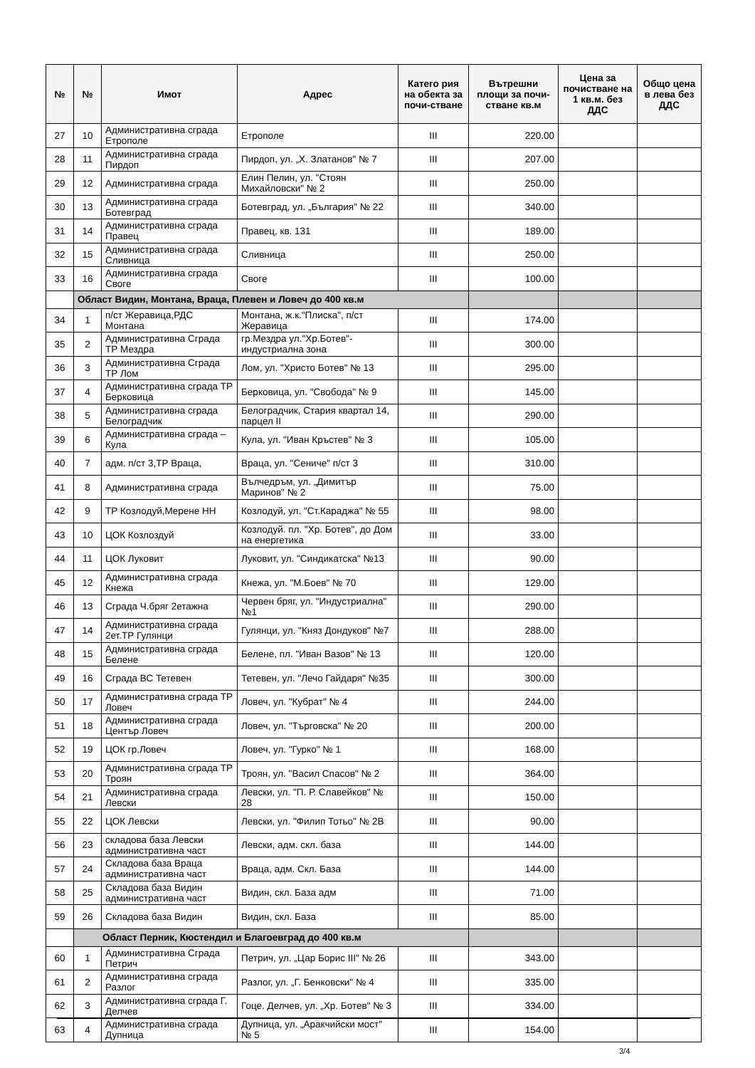| № | № | Имот | Адрес | Катего рия на обекта за почи-стване | Вътрешни площи за почи-стване кв.м | Цена за почистване на 1 кв.м. без ДДС | Общо цена в лева без ДДС |
| --- | --- | --- | --- | --- | --- | --- | --- |
| 27 | 10 | Административна сграда Етрополе | Етрополе | III | 220.00 | | |
| 28 | 11 | Административна сграда Пирдоп | Пирдоп, ул. „Х. Златанов" № 7 | III | 207.00 | | |
| 29 | 12 | Административна сграда | Елин Пелин, ул. "Стоян Михайловски" № 2 | III | 250.00 | | |
| 30 | 13 | Административна сграда Ботевград | Ботевград, ул. „България" № 22 | III | 340.00 | | |
| 31 | 14 | Административна сграда Правец | Правец, кв. 131 | III | 189.00 | | |
| 32 | 15 | Административна сграда Сливница | Сливница | III | 250.00 | | |
| 33 | 16 | Административна сграда Своге | Своге | III | 100.00 | | |
| | Област Видин, Монтана, Враца, Плевен и Ловеч до 400 кв.м | | | | | | |
| 34 | 1 | п/ст Жеравица,РДС Монтана | Монтана, ж.к."Плиска", п/ст Жеравица | III | 174.00 | | |
| 35 | 2 | Административна Сграда ТР Мездра | гр.Мездра ул."Хр.Ботев"-индустриална зона | III | 300.00 | | |
| 36 | 3 | Административна Сграда ТР Лом | Лом, ул. "Христо Ботев" № 13 | III | 295.00 | | |
| 37 | 4 | Административна сграда ТР Берковица | Берковица, ул. "Свобода" № 9 | III | 145.00 | | |
| 38 | 5 | Административна сграда Белоградчик | Белоградчик, Стария квартал 14, парцел II | III | 290.00 | | |
| 39 | 6 | Административна сграда –Кула | Кула, ул. "Иван Кръстев" № 3 | III | 105.00 | | |
| 40 | 7 | адм. п/ст 3,ТР Враца, | Враца, ул. "Сениче" п/ст 3 | III | 310.00 | | |
| 41 | 8 | Административна сграда | Вълчедръм, ул. „Димитър Маринов" № 2 | III | 75.00 | | |
| 42 | 9 | ТР Козлодуй,Мерене НН | Козлодуй, ул. "Ст.Караджа" № 55 | III | 98.00 | | |
| 43 | 10 | ЦОК Козлоздуй | Козлодуй. пл. "Хр. Ботев", до Дом на енергетика | III | 33.00 | | |
| 44 | 11 | ЦОК Луковит | Луковит, ул. "Синдикатска" №13 | III | 90.00 | | |
| 45 | 12 | Административна сграда Кнежа | Кнежа, ул. "М.Боев" № 70 | III | 129.00 | | |
| 46 | 13 | Сграда Ч.бряг 2етажна | Червен бряг, ул. "Индустриална" №1 | III | 290.00 | | |
| 47 | 14 | Административна сграда 2ет.ТР Гулянци | Гулянци, ул. "Княз Дондуков" №7 | III | 288.00 | | |
| 48 | 15 | Административна сграда Белене | Белене, пл. "Иван Вазов" № 13 | III | 120.00 | | |
| 49 | 16 | Сграда ВС Тетевен | Тетевен, ул. "Лечо Гайдаря" №35 | III | 300.00 | | |
| 50 | 17 | Административна сграда ТР Ловеч | Ловеч, ул. "Кубрат" № 4 | III | 244.00 | | |
| 51 | 18 | Административна сграда Център Ловеч | Ловеч, ул. "Търговска" № 20 | III | 200.00 | | |
| 52 | 19 | ЦОК гр.Ловеч | Ловеч, ул. "Гурко" № 1 | III | 168.00 | | |
| 53 | 20 | Административна сграда ТР Троян | Троян, ул. "Васил Спасов" № 2 | III | 364.00 | | |
| 54 | 21 | Административна сграда Левски | Левски, ул. "П. Р. Славейков" № 28 | III | 150.00 | | |
| 55 | 22 | ЦОК Левски | Левски, ул. "Филип Тотьо" № 2В | III | 90.00 | | |
| 56 | 23 | складова база Левски административна част | Левски, адм. скл. база | III | 144.00 | | |
| 57 | 24 | Складова база Враца административна част | Враца, адм. Скл. База | III | 144.00 | | |
| 58 | 25 | Складова база Видин административна част | Видин, скл. База адм | III | 71.00 | | |
| 59 | 26 | Складова база Видин | Видин, скл. База | III | 85.00 | | |
| | Област Перник, Кюстендил и Благоевград до 400 кв.м | | | | | | |
| 60 | 1 | Административна Сграда Петрич | Петрич, ул. „Цар Борис III" № 26 | III | 343.00 | | |
| 61 | 2 | Административна сграда Разлог | Разлог, ул. „Г. Бенковски" № 4 | III | 335.00 | | |
| 62 | 3 | Административна сграда Г. Делчев | Гоце. Делчев, ул. „Хр. Ботев" № 3 | III | 334.00 | | |
| 63 | 4 | Административна сграда Дупница | Дупница, ул. „Аракчийски мост" № 5 | III | 154.00 | | |
3/4